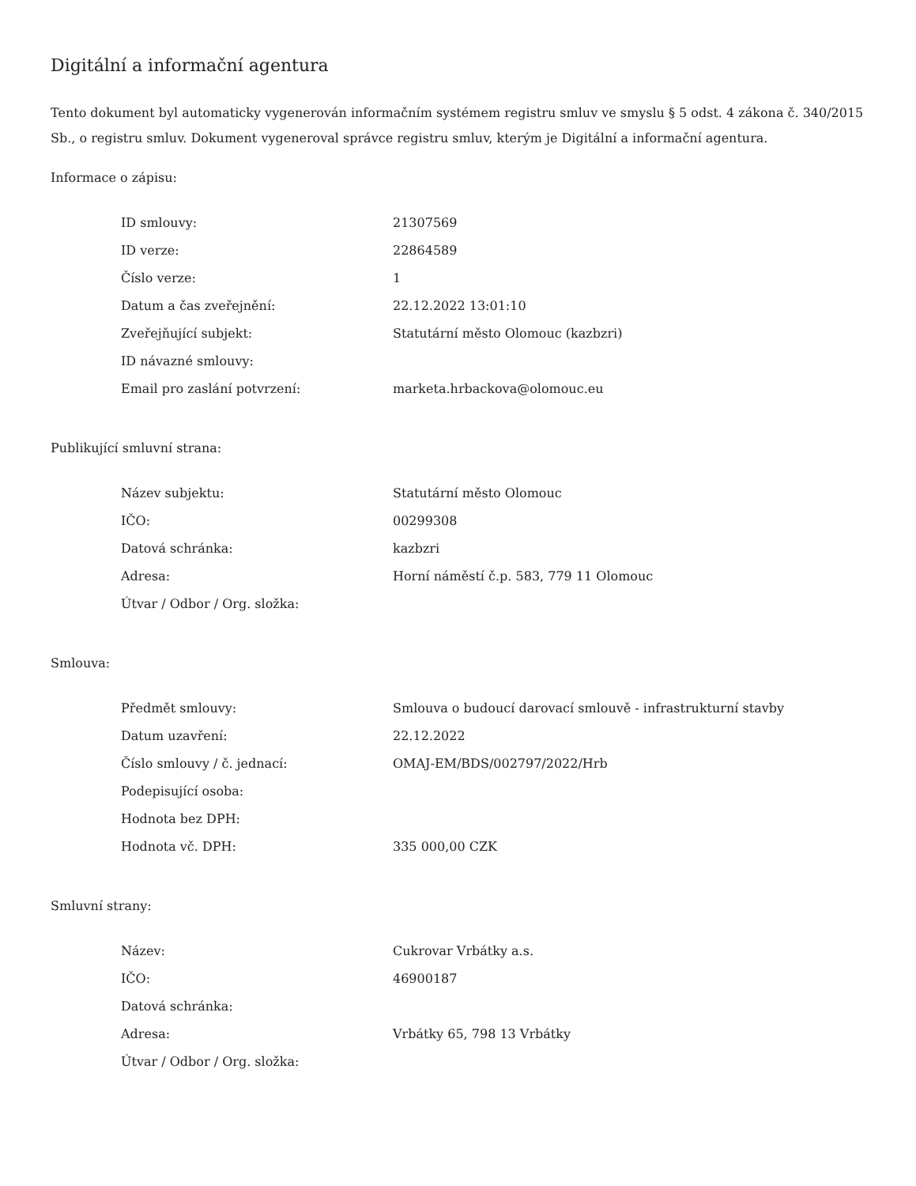Digitální a informační agentura
Tento dokument byl automaticky vygenerován informačním systémem registru smluv ve smyslu § 5 odst. 4 zákona č. 340/2015 Sb., o registru smluv. Dokument vygeneroval správce registru smluv, kterým je Digitální a informační agentura.
Informace o zápisu:
| ID smlouvy: | 21307569 |
| ID verze: | 22864589 |
| Číslo verze: | 1 |
| Datum a čas zveřejnění: | 22.12.2022 13:01:10 |
| Zveřejňující subjekt: | Statutární město Olomouc (kazbzri) |
| ID návazné smlouvy: | |
| Email pro zaslání potvrzení: | marketa.hrbackova@olomouc.eu |
Publikující smluvní strana:
| Název subjektu: | Statutární město Olomouc |
| IČO: | 00299308 |
| Datová schránka: | kazbzri |
| Adresa: | Horní náměstí č.p. 583, 779 11 Olomouc |
| Útvar / Odbor / Org. složka: | |
Smlouva:
| Předmět smlouvy: | Smlouva o budoucí darovací smlouvě - infrastrukturní stavby |
| Datum uzavření: | 22.12.2022 |
| Číslo smlouvy / č. jednací: | OMAJ-EM/BDS/002797/2022/Hrb |
| Podepisující osoba: | |
| Hodnota bez DPH: | |
| Hodnota vč. DPH: | 335 000,00 CZK |
Smluvní strany:
| Název: | Cukrovar Vrbátky a.s. |
| IČO: | 46900187 |
| Datová schránka: | |
| Adresa: | Vrbátky 65, 798 13 Vrbátky |
| Útvar / Odbor / Org. složka: | |